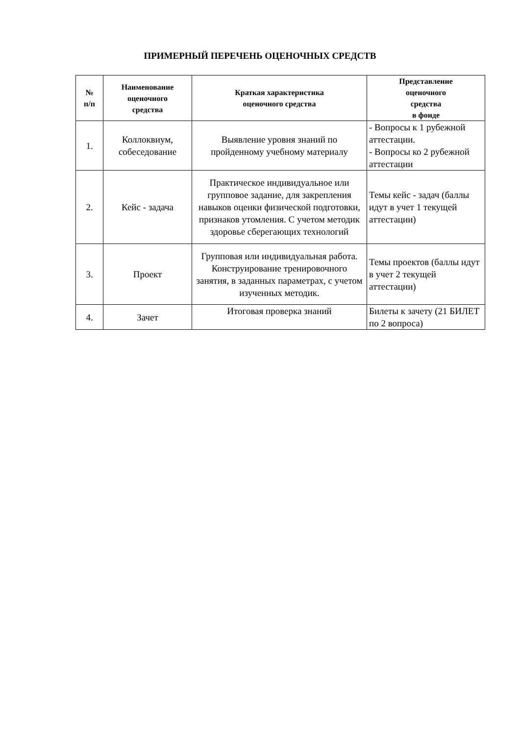ПРИМЕРНЫЙ ПЕРЕЧЕНЬ ОЦЕНОЧНЫХ СРЕДСТВ
| № п/п | Наименование оценочного средства | Краткая характеристика оценочного средства | Представление оценочного средства в фонде |
| --- | --- | --- | --- |
| 1. | Коллоквиум, собеседование | Выявление уровня знаний по пройденному учебному материалу | - Вопросы к 1 рубежной аттестации. - Вопросы ко 2 рубежной аттестации |
| 2. | Кейс - задача | Практическое индивидуальное или групповое задание, для закрепления навыков оценки физической подготовки, признаков утомления. С учетом методик здоровье сберегающих технологий | Темы кейс - задач (баллы идут в учет 1 текущей аттестации) |
| 3. | Проект | Групповая или индивидуальная работа. Конструирование тренировочного занятия, в заданных параметрах, с учетом изученных методик. | Темы проектов (баллы идут в учет 2 текущей аттестации) |
| 4. | Зачет | Итоговая проверка знаний | Билеты к зачету (21 БИЛЕТ по 2 вопроса) |